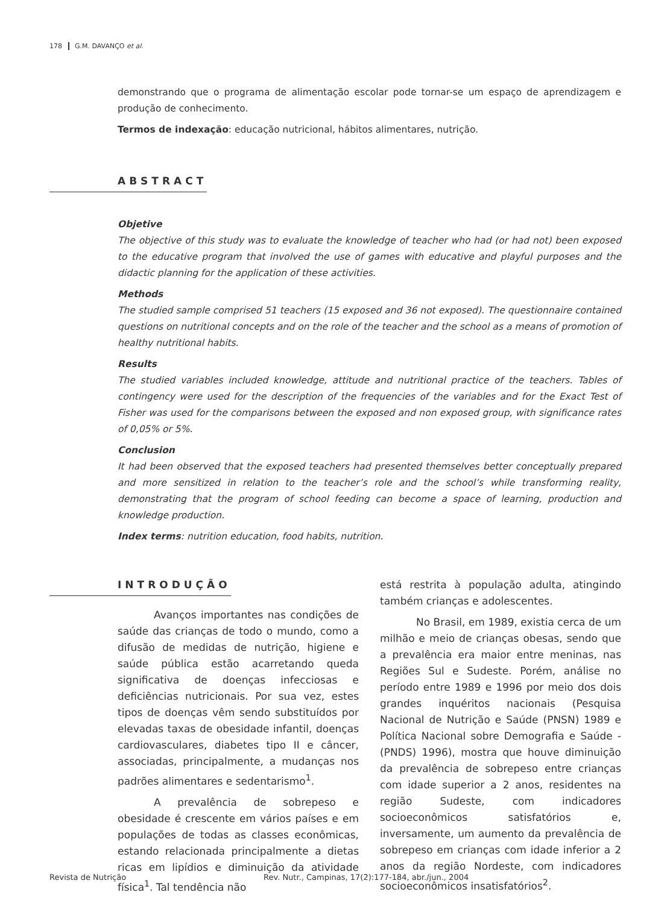178 G.M. DAVANÇO et al.
demonstrando que o programa de alimentação escolar pode tornar-se um espaço de aprendizagem e produção de conhecimento.
Termos de indexação: educação nutricional, hábitos alimentares, nutrição.
ABSTRACT
Objetive
The objective of this study was to evaluate the knowledge of teacher who had (or had not) been exposed to the educative program that involved the use of games with educative and playful purposes and the didactic planning for the application of these activities.
Methods
The studied sample comprised 51 teachers (15 exposed and 36 not exposed). The questionnaire contained questions on nutritional concepts and on the role of the teacher and the school as a means of promotion of healthy nutritional habits.
Results
The studied variables included knowledge, attitude and nutritional practice of the teachers. Tables of contingency were used for the description of the frequencies of the variables and for the Exact Test of Fisher was used for the comparisons between the exposed and non exposed group, with significance rates of 0,05% or 5%.
Conclusion
It had been observed that the exposed teachers had presented themselves better conceptually prepared and more sensitized in relation to the teacher’s role and the school’s while transforming reality, demonstrating that the program of school feeding can become a space of learning, production and knowledge production.
Index terms: nutrition education, food habits, nutrition.
INTRODUÇÃO
Avanços importantes nas condições de saúde das crianças de todo o mundo, como a difusão de medidas de nutrição, higiene e saúde pública estão acarretando queda significativa de doenças infecciosas e deficiências nutricionais. Por sua vez, estes tipos de doenças vêm sendo substituídos por elevadas taxas de obesidade infantil, doenças cardiovasculares, diabetes tipo II e câncer, associadas, principalmente, a mudanças nos padrões alimentares e sedentarismo<sup>1</sup>.
A prevalência de sobrepeso e obesidade é crescente em vários países e em populações de todas as classes econômicas, estando relacionada principalmente a dietas ricas em lipídios e diminuição da atividade física<sup>1</sup>. Tal tendência não
está restrita à população adulta, atingindo também crianças e adolescentes.
No Brasil, em 1989, existia cerca de um milhão e meio de crianças obesas, sendo que a prevalência era maior entre meninas, nas Regiões Sul e Sudeste. Porém, análise no período entre 1989 e 1996 por meio dos dois grandes inquéritos nacionais (Pesquisa Nacional de Nutrição e Saúde (PNSN) 1989 e Política Nacional sobre Demografia e Saúde - (PNDS) 1996), mostra que houve diminuição da prevalência de sobrepeso entre crianças com idade superior a 2 anos, residentes na região Sudeste, com indicadores socioeconômicos satisfatórios e, inversamente, um aumento da prevalência de sobrepeso em crianças com idade inferior a 2 anos da região Nordeste, com indicadores socioeconômicos insatisfatórios<sup>2</sup>.
Revista de Nutrição Rev. Nutr., Campinas, 17(2):177-184, abr./jun., 2004